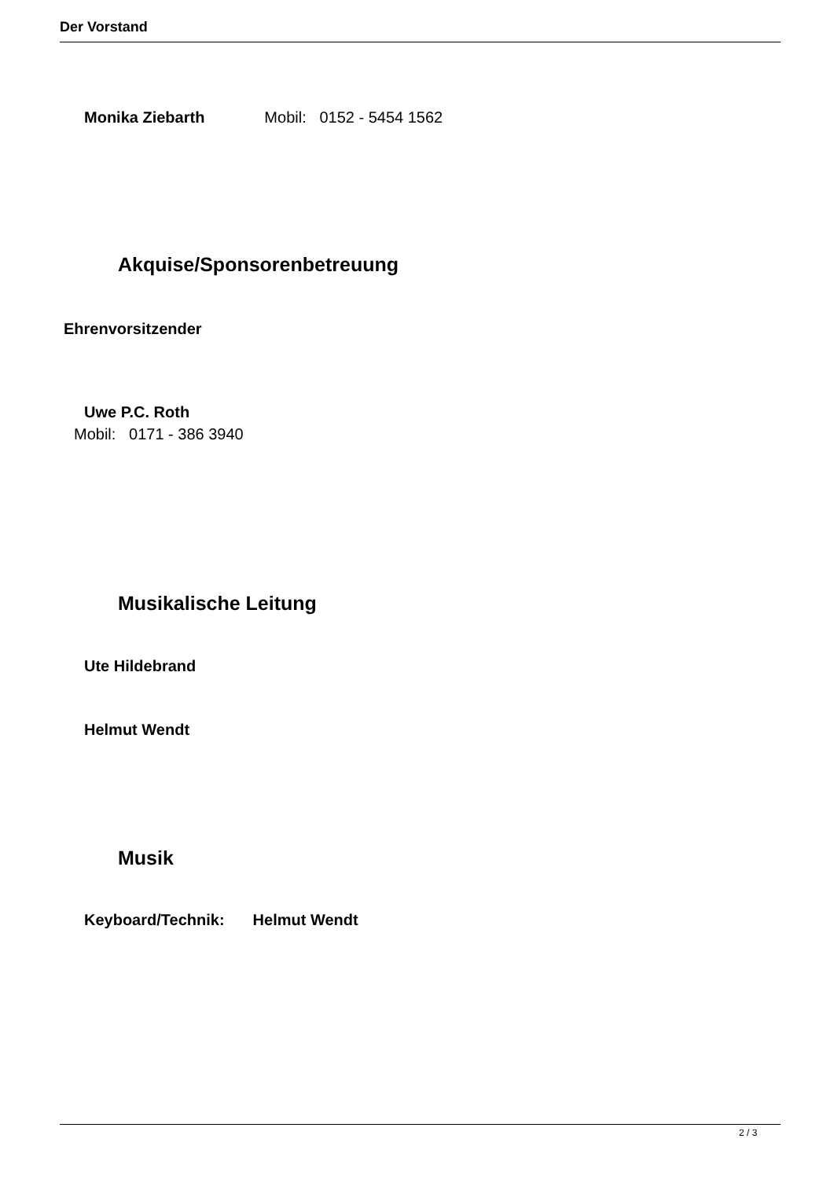Der Vorstand
Monika Ziebarth Mobil: 0152 - 5454 1562
Akquise/Sponsorenbetreuung
Ehrenvorsitzender
Uwe P.C. Roth
Mobil: 0171 - 386 3940
Musikalische Leitung
Ute Hildebrand
Helmut Wendt
Musik
Keyboard/Technik: Helmut Wendt
2 / 3